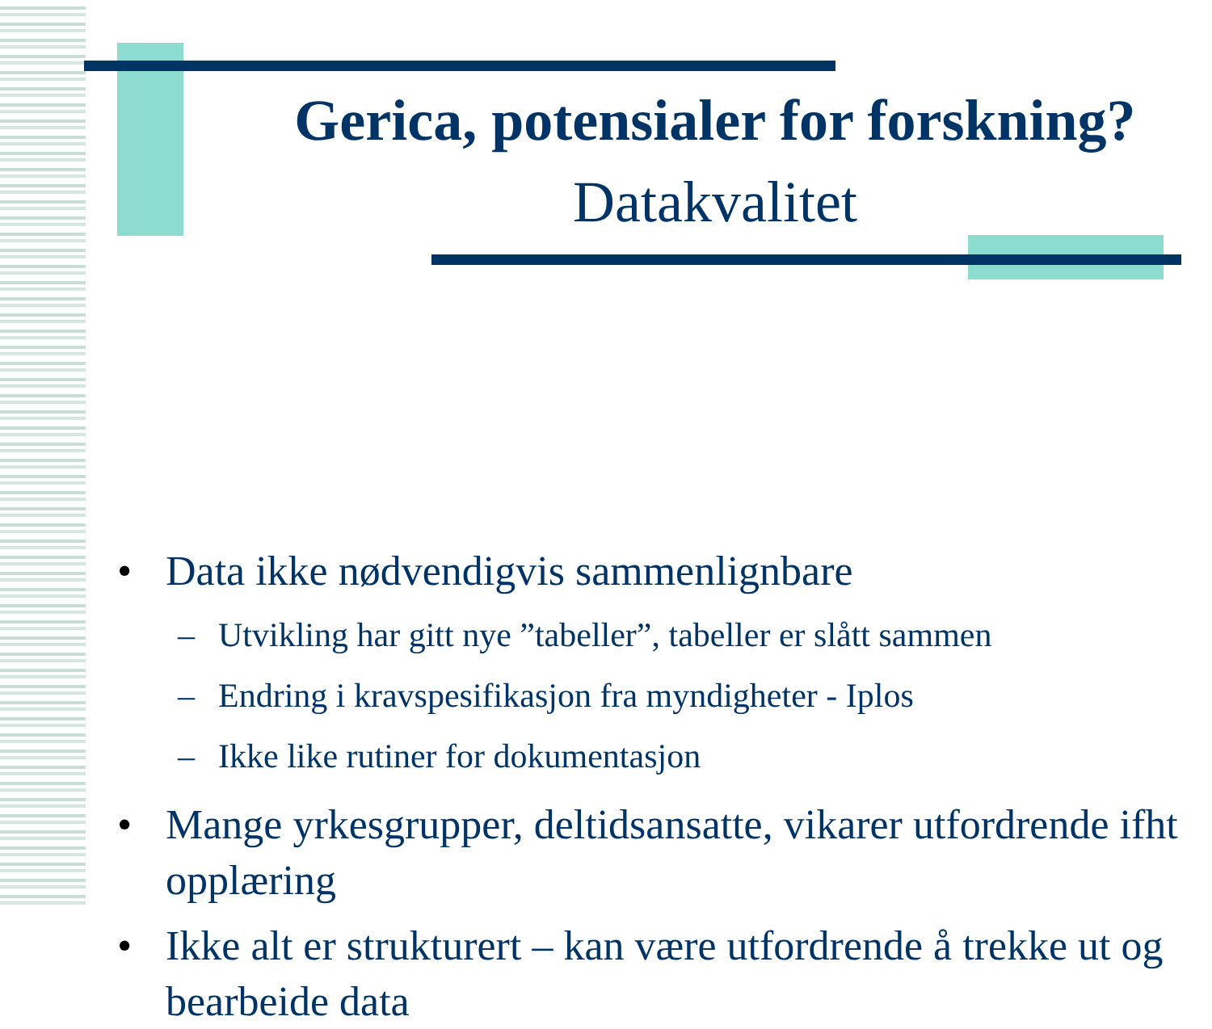Gerica, potensialer for forskning?
Datakvalitet
• Data ikke nødvendigvis sammenlignbare
– Utvikling har gitt nye ”tabeller”, tabeller er slått sammen
– Endring i kravspesifikasjon fra myndigheter - Iplos
– Ikke like rutiner for dokumentasjon
• Mange yrkesgrupper, deltidsansatte, vikarer utfordrende ifht opplæring
• Ikke alt er strukturert – kan være utfordrende å trekke ut og bearbeide data